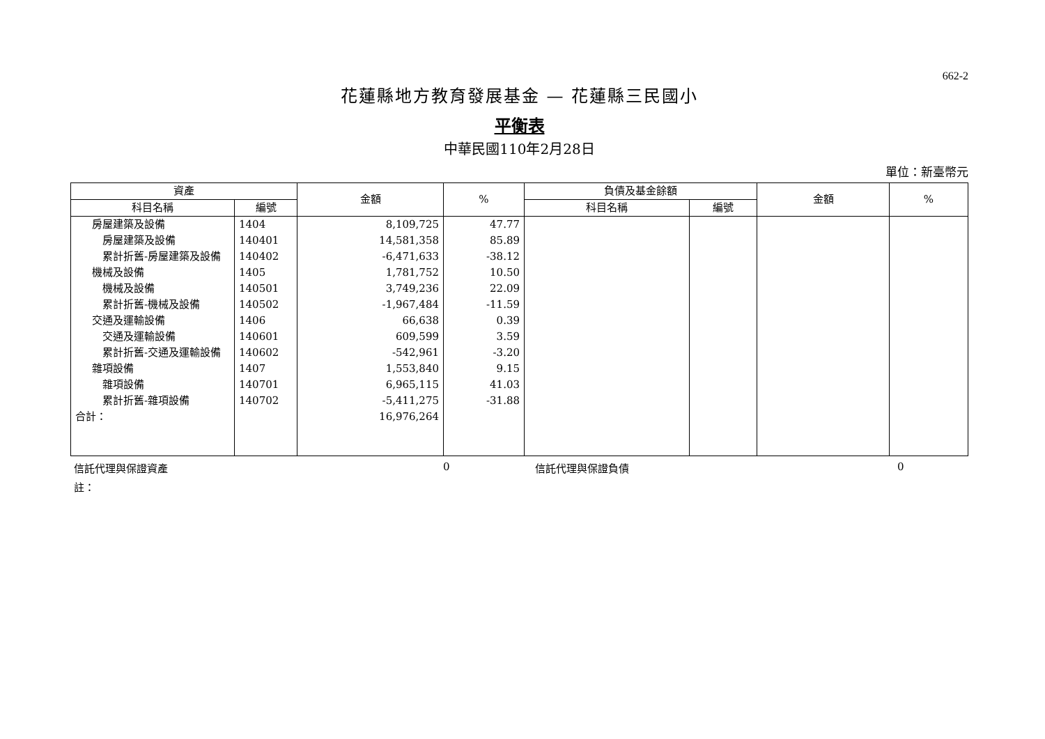662-2
花蓮縣地方教育發展基金 — 花蓮縣三民國小
平衡表
中華民國110年2月28日
單位：新臺幣元
| 資產 | | 金額 | % | 負債及基金餘額 | | 金額 | % |
| --- | --- | --- | --- | --- | --- | --- | --- |
| 科目名稱 | 編號 | | | 科目名稱 | 編號 | | |
| 房屋建築及設備 | 1404 | 8,109,725 | 47.77 | | | | |
| 房屋建築及設備 | 140401 | 14,581,358 | 85.89 | | | | |
| 累計折舊-房屋建築及設備 | 140402 | -6,471,633 | -38.12 | | | | |
| 機械及設備 | 1405 | 1,781,752 | 10.50 | | | | |
| 機械及設備 | 140501 | 3,749,236 | 22.09 | | | | |
| 累計折舊-機械及設備 | 140502 | -1,967,484 | -11.59 | | | | |
| 交通及運輸設備 | 1406 | 66,638 | 0.39 | | | | |
| 交通及運輸設備 | 140601 | 609,599 | 3.59 | | | | |
| 累計折舊-交通及運輸設備 | 140602 | -542,961 | -3.20 | | | | |
| 雜項設備 | 1407 | 1,553,840 | 9.15 | | | | |
| 雜項設備 | 140701 | 6,965,115 | 41.03 | | | | |
| 累計折舊-雜項設備 | 140702 | -5,411,275 | -31.88 | | | | |
| 合計： | | 16,976,264 | | | | | |
信託代理與保證資產 0 信託代理與保證負債 0
註：